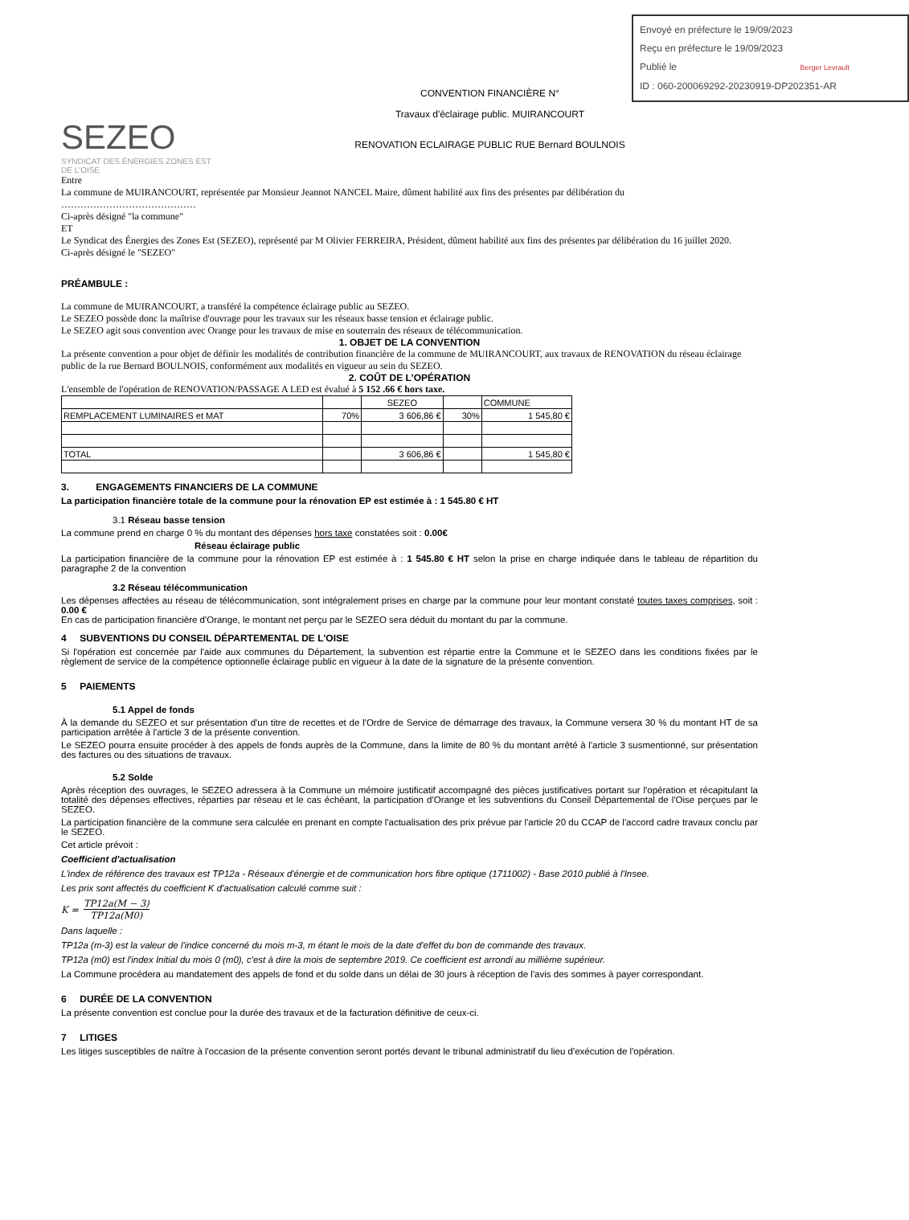Envoyé en préfecture le 19/09/2023
Reçu en préfecture le 19/09/2023
Publié le Berger Levrault
ID : 060-200069292-20230919-DP202351-AR
SEZEO
SYNDICAT DES ÉNERGIES ZONES EST DE L'OISE
CONVENTION FINANCIÈRE N°
Travaux d'éclairage public. MUIRANCOURT
RENOVATION ECLAIRAGE PUBLIC RUE Bernard BOULNOIS
Entre
La commune de MUIRANCOURT, représentée par Monsieur Jeannot NANCEL Maire, dûment habilité aux fins des présentes par délibération du
……………………………………
Ci-après désigné "la commune"
ET
Le Syndicat des Énergies des Zones Est (SEZEO), représenté par M Olivier FERREIRA, Président, dûment habilité aux fins des présentes par délibération du 16 juillet 2020.
Ci-après désigné le "SEZEO"
PRÉAMBULE :
La commune de MUIRANCOURT, a transféré la compétence éclairage public au SEZEO.
Le SEZEO possède donc la maîtrise d'ouvrage pour les travaux sur les réseaux basse tension et éclairage public.
Le SEZEO agit sous convention avec Orange pour les travaux de mise en souterrain des réseaux de télécommunication.
1. OBJET DE LA CONVENTION
La présente convention a pour objet de définir les modalités de contribution financière de la commune de MUIRANCOURT, aux travaux de RENOVATION du réseau éclairage public de la rue Bernard BOULNOIS, conformément aux modalités en vigueur au sein du SEZEO.
2. COÛT DE L'OPÉRATION
L'ensemble de l'opération de RENOVATION/PASSAGE A LED est évalué à 5 152 .66 € hors taxe.
| | | SEZEO | | COMMUNE |
| REMPLACEMENT LUMINAIRES et MAT | 70% | 3 606,86 € | 30% | 1 545,80 € |
| TOTAL | | 3 606,86 € | | 1 545,80 € |
3. ENGAGEMENTS FINANCIERS DE LA COMMUNE
La participation financière totale de la commune pour la rénovation EP est estimée à : 1 545.80 € HT
3.1 Réseau basse tension
La commune prend en charge 0 % du montant des dépenses hors taxe constatées soit : 0.00€
Réseau éclairage public
La participation financière de la commune pour la rénovation EP est estimée à : 1 545.80 € HT selon la prise en charge indiquée dans le tableau de répartition du paragraphe 2 de la convention
3.2 Réseau télécommunication
Les dépenses affectées au réseau de télécommunication, sont intégralement prises en charge par la commune pour leur montant constaté toutes taxes comprises, soit : 0.00 €
En cas de participation financière d'Orange, le montant net perçu par le SEZEO sera déduit du montant du par la commune.
4 SUBVENTIONS DU CONSEIL DÉPARTEMENTAL DE L'OISE
Si l'opération est concernée par l'aide aux communes du Département, la subvention est répartie entre la Commune et le SEZEO dans les conditions fixées par le règlement de service de la compétence optionnelle éclairage public en vigueur à la date de la signature de la présente convention.
5 PAIEMENTS
5.1 Appel de fonds
À la demande du SEZEO et sur présentation d'un titre de recettes et de l'Ordre de Service de démarrage des travaux, la Commune versera 30 % du montant HT de sa participation arrêtée à l'article 3 de la présente convention.
Le SEZEO pourra ensuite procéder à des appels de fonds auprès de la Commune, dans la limite de 80 % du montant arrêté à l'article 3 susmentionné, sur présentation des factures ou des situations de travaux.
5.2 Solde
Après réception des ouvrages, le SEZEO adressera à la Commune un mémoire justificatif accompagné des pièces justificatives portant sur l'opération et récapitulant la totalité des dépenses effectives, réparties par réseau et le cas échéant, la participation d'Orange et les subventions du Conseil Départemental de l'Oise perçues par le SEZEO.
La participation financière de la commune sera calculée en prenant en compte l'actualisation des prix prévue par l'article 20 du CCAP de l'accord cadre travaux conclu par le SEZEO.
Cet article prévoit :
Coefficient d'actualisation
L'index de référence des travaux est TP12a - Réseaux d'énergie et de communication hors fibre optique (1711002) - Base 2010 publié à l'Insee.
Les prix sont affectés du coefficient K d'actualisation calculé comme suit :
K = TP12a(M − 3) TP12a(M0)
Dans laquelle :
TP12a (m-3) est la valeur de l'indice concerné du mois m-3, m étant le mois de la date d'effet du bon de commande des travaux.
TP12a (m0) est l'index Initial du mois 0 (m0), c'est à dire la mois de septembre 2019. Ce coefficient est arrondi au millième supérieur.
La Commune procédera au mandatement des appels de fond et du solde dans un délai de 30 jours à réception de l'avis des sommes à payer correspondant.
6 DURÉE DE LA CONVENTION
La présente convention est conclue pour la durée des travaux et de la facturation définitive de ceux-ci.
7 LITIGES
Les litiges susceptibles de naître à l'occasion de la présente convention seront portés devant le tribunal administratif du lieu d'exécution de l'opération.